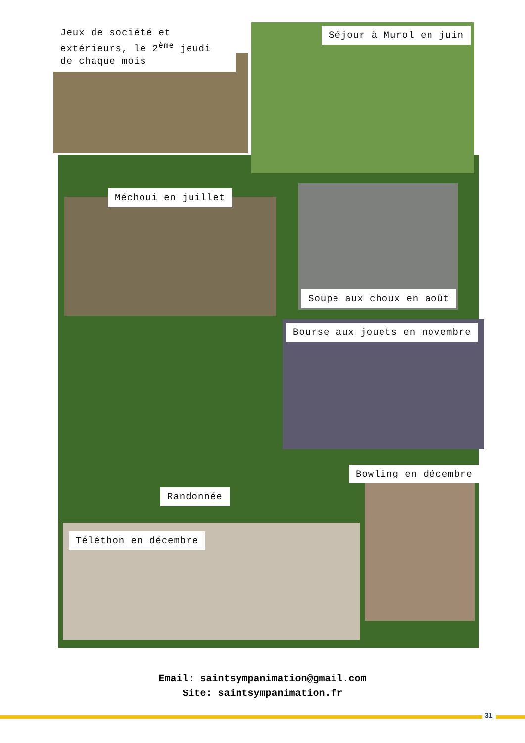Jeux de société et extérieurs, le 2<sup>ème</sup> jeudi de chaque mois
Séjour à Murol en juin
Méchoui en juillet
Soupe aux choux en août
Bourse aux jouets en novembre
Bowling en décembre
Randonnée
Téléthon en décembre
Email: saintsympanimation@gmail.com
Site: saintsympanimation.fr
31